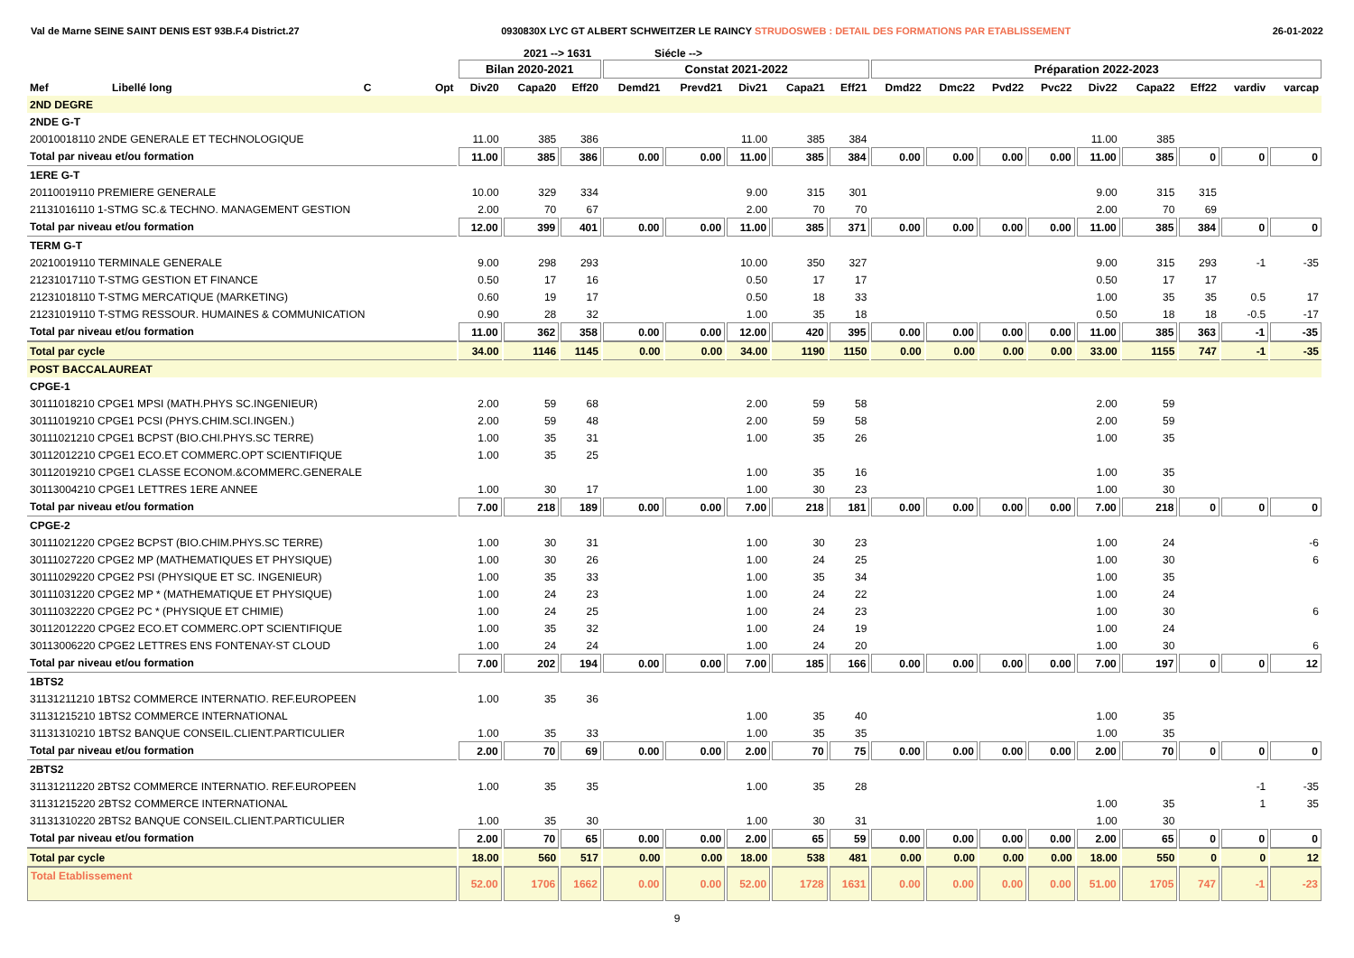Val de Marne SEINE SAINT DENIS EST 93B.F.4 District.27 0930830X LYC GT ALBERT SCHWEITZER LE RAINCY STRUDOSWEB : DETAIL DES FORMATIONS PAR ETABLISSEMENT 26-01-2022
2021 --> 1631 Siécle -->
| | | | | Bilan 2020-2021 | | | Constat 2021-2022 | | | | | Préparation 2022-2023 | | | | | | | | |
| --- | --- | --- | --- | --- | --- | --- | --- | --- | --- | --- | --- | --- | --- | --- | --- | --- | --- | --- | --- | --- |
| Mef | Libellé long | C | Opt | Div20 | Capa20 | Eff20 | Demd21 | Prevd21 | Div21 | Capa21 | Eff21 | Dmd22 | Dmc22 | Pvd22 | Pvc22 | Div22 | Capa22 | Eff22 | vardiv | varcap |
| 2ND DEGRE | | | | | | | | | | | | | | | | | | | | |
| 2NDE G-T | | | | | | | | | | | | | | | | | | | | |
| 20010018110 2NDE GENERALE ET TECHNOLOGIQUE | | | | 11.00 | 385 | 386 | | | 11.00 | 385 | 384 | | | | | 11.00 | 385 | | | |
| Total par niveau et/ou formation | | | | 11.00 | 385 | 386 | 0.00 | 0.00 | 11.00 | 385 | 384 | 0.00 | 0.00 | 0.00 | 0.00 | 11.00 | 385 | 0 | 0 | 0 |
| 1ERE G-T | | | | | | | | | | | | | | | | | | | | |
| 20110019110 PREMIERE GENERALE | | | | 10.00 | 329 | 334 | | | 9.00 | 315 | 301 | | | | | 9.00 | 315 | 315 | | |
| 21131016110 1-STMG SC.& TECHNO. MANAGEMENT GESTION | | | | 2.00 | 70 | 67 | | | 2.00 | 70 | 70 | | | | | 2.00 | 70 | 69 | | |
| Total par niveau et/ou formation | | | | 12.00 | 399 | 401 | 0.00 | 0.00 | 11.00 | 385 | 371 | 0.00 | 0.00 | 0.00 | 0.00 | 11.00 | 385 | 384 | 0 | 0 |
| TERM G-T | | | | | | | | | | | | | | | | | | | | |
| 20210019110 TERMINALE GENERALE | | | | 9.00 | 298 | 293 | | | 10.00 | 350 | 327 | | | | | 9.00 | 315 | 293 | -1 | -35 |
| 21231017110 T-STMG GESTION ET FINANCE | | | | 0.50 | 17 | 16 | | | 0.50 | 17 | 17 | | | | | 0.50 | 17 | 17 | | |
| 21231018110 T-STMG MERCATIQUE (MARKETING) | | | | 0.60 | 19 | 17 | | | 0.50 | 18 | 33 | | | | | 1.00 | 35 | 35 | 0.5 | 17 |
| 21231019110 T-STMG RESSOUR. HUMAINES & COMMUNICATION | | | | 0.90 | 28 | 32 | | | 1.00 | 35 | 18 | | | | | 0.50 | 18 | 18 | -0.5 | -17 |
| Total par niveau et/ou formation | | | | 11.00 | 362 | 358 | 0.00 | 0.00 | 12.00 | 420 | 395 | 0.00 | 0.00 | 0.00 | 0.00 | 11.00 | 385 | 363 | -1 | -35 |
| Total par cycle | | | | 34.00 | 1146 | 1145 | 0.00 | 0.00 | 34.00 | 1190 | 1150 | 0.00 | 0.00 | 0.00 | 0.00 | 33.00 | 1155 | 747 | -1 | -35 |
| POST BACCALAUREAT | | | | | | | | | | | | | | | | | | | | |
| CPGE-1 | | | | | | | | | | | | | | | | | | | | |
| 30111018210 CPGE1 MPSI (MATH.PHYS SC.INGENIEUR) | | | | 2.00 | 59 | 68 | | | 2.00 | 59 | 58 | | | | | 2.00 | 59 | | | |
| 30111019210 CPGE1 PCSI (PHYS.CHIM.SCI.INGEN.) | | | | 2.00 | 59 | 48 | | | 2.00 | 59 | 58 | | | | | 2.00 | 59 | | | |
| 30111021210 CPGE1 BCPST (BIO.CHI.PHYS.SC TERRE) | | | | 1.00 | 35 | 31 | | | 1.00 | 35 | 26 | | | | | 1.00 | 35 | | | |
| 30112012210 CPGE1 ECO.ET COMMERC.OPT SCIENTIFIQUE | | | | 1.00 | 35 | 25 | | | | | | | | | | | | | | |
| 30112019210 CPGE1 CLASSE ECONOM.&COMMERC.GENERALE | | | | | | | | | 1.00 | 35 | 16 | | | | | 1.00 | 35 | | | |
| 30113004210 CPGE1 LETTRES 1ERE ANNEE | | | | 1.00 | 30 | 17 | | | 1.00 | 30 | 23 | | | | | 1.00 | 30 | | | |
| Total par niveau et/ou formation | | | | 7.00 | 218 | 189 | 0.00 | 0.00 | 7.00 | 218 | 181 | 0.00 | 0.00 | 0.00 | 0.00 | 7.00 | 218 | 0 | 0 | 0 |
| CPGE-2 | | | | | | | | | | | | | | | | | | | | |
| 30111021220 CPGE2 BCPST (BIO.CHIM.PHYS.SC TERRE) | | | | 1.00 | 30 | 31 | | | 1.00 | 30 | 23 | | | | | 1.00 | 24 | | | -6 |
| 30111027220 CPGE2 MP (MATHEMATIQUES ET PHYSIQUE) | | | | 1.00 | 30 | 26 | | | 1.00 | 24 | 25 | | | | | 1.00 | 30 | | | 6 |
| 30111029220 CPGE2 PSI (PHYSIQUE ET SC. INGENIEUR) | | | | 1.00 | 35 | 33 | | | 1.00 | 35 | 34 | | | | | 1.00 | 35 | | | |
| 30111031220 CPGE2 MP * (MATHEMATIQUE ET PHYSIQUE) | | | | 1.00 | 24 | 23 | | | 1.00 | 24 | 22 | | | | | 1.00 | 24 | | | |
| 30111032220 CPGE2 PC * (PHYSIQUE ET CHIMIE) | | | | 1.00 | 24 | 25 | | | 1.00 | 24 | 23 | | | | | 1.00 | 30 | | | 6 |
| 30112012220 CPGE2 ECO.ET COMMERC.OPT SCIENTIFIQUE | | | | 1.00 | 35 | 32 | | | 1.00 | 24 | 19 | | | | | 1.00 | 24 | | | |
| 30113006220 CPGE2 LETTRES ENS FONTENAY-ST CLOUD | | | | 1.00 | 24 | 24 | | | 1.00 | 24 | 20 | | | | | 1.00 | 30 | | | 6 |
| Total par niveau et/ou formation | | | | 7.00 | 202 | 194 | 0.00 | 0.00 | 7.00 | 185 | 166 | 0.00 | 0.00 | 0.00 | 0.00 | 7.00 | 197 | 0 | 0 | 12 |
| 1BTS2 | | | | | | | | | | | | | | | | | | | | |
| 31131211210 1BTS2 COMMERCE INTERNATIO. REF.EUROPEEN | | | | 1.00 | 35 | 36 | | | | | | | | | | | | | | |
| 31131215210 1BTS2 COMMERCE INTERNATIONAL | | | | | | | | | 1.00 | 35 | 40 | | | | | 1.00 | 35 | | | |
| 31131310210 1BTS2 BANQUE CONSEIL.CLIENT.PARTICULIER | | | | 1.00 | 35 | 33 | | | 1.00 | 35 | 35 | | | | | 1.00 | 35 | | | |
| Total par niveau et/ou formation | | | | 2.00 | 70 | 69 | 0.00 | 0.00 | 2.00 | 70 | 75 | 0.00 | 0.00 | 0.00 | 0.00 | 2.00 | 70 | 0 | 0 | 0 |
| 2BTS2 | | | | | | | | | | | | | | | | | | | | |
| 31131211220 2BTS2 COMMERCE INTERNATIO. REF.EUROPEEN | | | | 1.00 | 35 | 35 | | | 1.00 | 35 | 28 | | | | | | | | -1 | -35 |
| 31131215220 2BTS2 COMMERCE INTERNATIONAL | | | | | | | | | | | | | | | | 1.00 | 35 | | 1 | 35 |
| 31131310220 2BTS2 BANQUE CONSEIL.CLIENT.PARTICULIER | | | | 1.00 | 35 | 30 | | | 1.00 | 30 | 31 | | | | | 1.00 | 30 | | | |
| Total par niveau et/ou formation | | | | 2.00 | 70 | 65 | 0.00 | 0.00 | 2.00 | 65 | 59 | 0.00 | 0.00 | 0.00 | 0.00 | 2.00 | 65 | 0 | 0 | 0 |
| Total par cycle | | | | 18.00 | 560 | 517 | 0.00 | 0.00 | 18.00 | 538 | 481 | 0.00 | 0.00 | 0.00 | 0.00 | 18.00 | 550 | 0 | 0 | 12 |
| Total Etablissement | | | | 52.00 | 1706 | 1662 | 0.00 | 0.00 | 52.00 | 1728 | 1631 | 0.00 | 0.00 | 0.00 | 0.00 | 51.00 | 1705 | 747 | -1 | -23 |
9